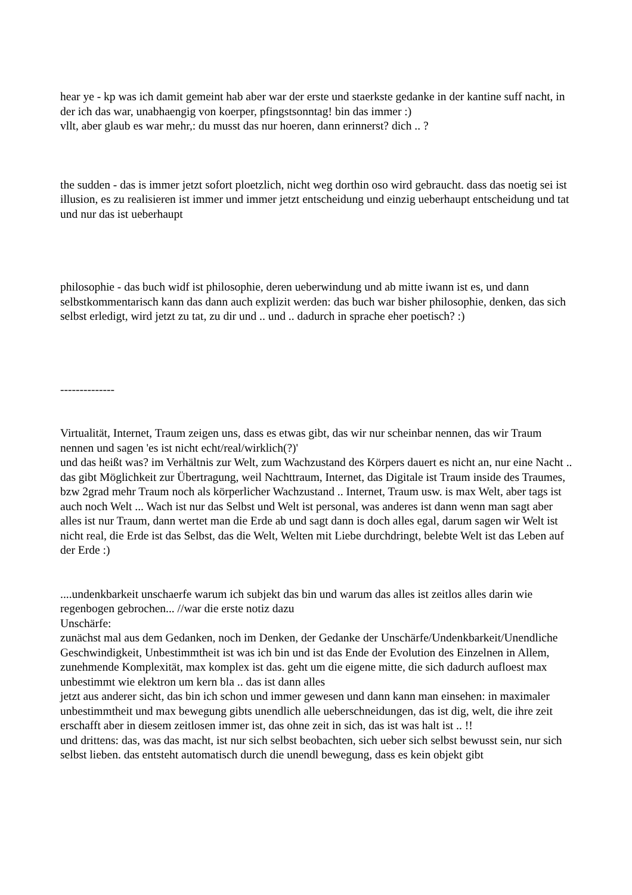hear ye - kp was ich damit gemeint hab aber war der erste und staerkste gedanke in der kantine suff nacht, in der ich das war, unabhaengig von koerper, pfingstsonntag! bin das immer :)
vllt, aber glaub es war mehr,: du musst das nur hoeren, dann erinnerst? dich .. ?
the sudden - das is immer jetzt sofort ploetzlich, nicht weg dorthin oso wird gebraucht. dass das noetig sei ist illusion, es zu realisieren ist immer und immer jetzt entscheidung und einzig ueberhaupt entscheidung und tat und nur das ist ueberhaupt
philosophie - das buch widf ist philosophie, deren ueberwindung und ab mitte iwann ist es, und dann selbstkommentarisch kann das dann auch explizit werden: das buch war bisher philosophie, denken, das sich selbst erledigt, wird jetzt zu tat, zu dir und .. und .. dadurch in sprache eher poetisch? :)
--------------
Virtualität, Internet, Traum zeigen uns, dass es etwas gibt, das wir nur scheinbar nennen, das wir Traum nennen und sagen 'es ist nicht echt/real/wirklich(?)'
und das heißt was? im Verhältnis zur Welt, zum Wachzustand des Körpers dauert es nicht an, nur eine Nacht ..
das gibt Möglichkeit zur Übertragung, weil Nachttraum, Internet, das Digitale ist Traum inside des Traumes, bzw 2grad mehr Traum noch als körperlicher Wachzustand .. Internet, Traum usw. is max Welt, aber tags ist auch noch Welt ... Wach ist nur das Selbst und Welt ist personal, was anderes ist dann wenn man sagt aber alles ist nur Traum, dann wertet man die Erde ab und sagt dann is doch alles egal, darum sagen wir Welt ist nicht real, die Erde ist das Selbst, das die Welt, Welten mit Liebe durchdringt, belebte Welt ist das Leben auf der Erde :)
....undenkbarkeit unschaerfe warum ich subjekt das bin und warum das alles ist zeitlos alles darin wie regenbogen gebrochen... //war die erste notiz dazu
Unschärfe:
zunächst mal aus dem Gedanken, noch im Denken, der Gedanke der Unschärfe/Undenkbarkeit/Unendliche Geschwindigkeit, Unbestimmtheit ist was ich bin und ist das Ende der Evolution des Einzelnen in Allem, zunehmende Komplexität, max komplex ist das. geht um die eigene mitte, die sich dadurch aufloest max unbestimmt wie elektron um kern bla .. das ist dann alles
jetzt aus anderer sicht, das bin ich schon und immer gewesen und dann kann man einsehen: in maximaler unbestimmtheit und max bewegung gibts unendlich alle ueberschneidungen, das ist dig, welt, die ihre zeit erschafft aber in diesem zeitlosen immer ist, das ohne zeit in sich, das ist was halt ist .. !!
und drittens: das, was das macht, ist nur sich selbst beobachten, sich ueber sich selbst bewusst sein, nur sich selbst lieben. das entsteht automatisch durch die unendl bewegung, dass es kein objekt gibt